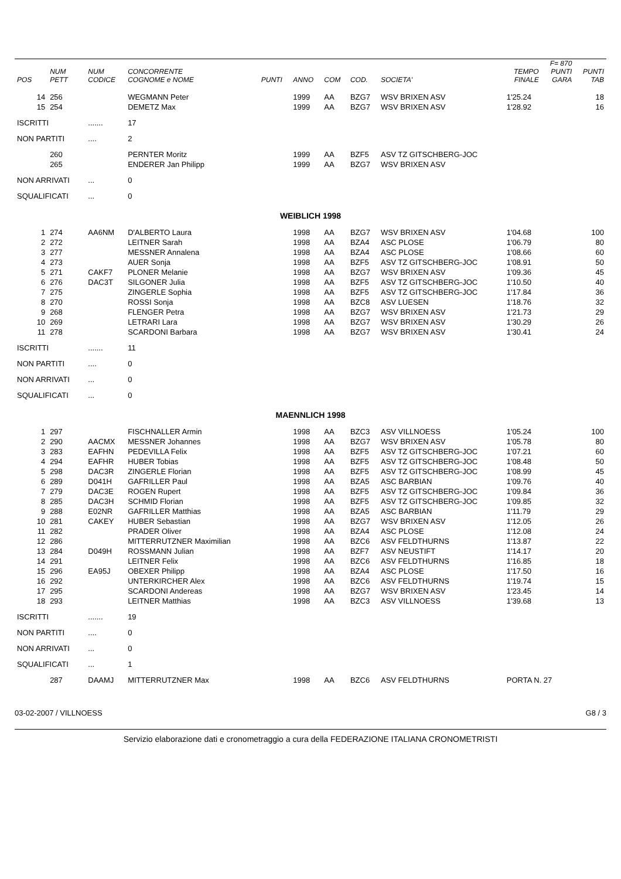| POS | NUM PETT | NUM CODICE | CONCORRENTE COGNOME e NOME | PUNTI | ANNO | COM | COD. | SOCIETA' | TEMPO FINALE | F= 870 PUNTI GARA | PUNTI TAB |
| --- | --- | --- | --- | --- | --- | --- | --- | --- | --- | --- | --- |
| 14 | 256 | | WEGMANN Peter | | 1999 | AA | BZG7 | WSV BRIXEN ASV | 1'25.24 | | 18 |
| 15 | 254 | | DEMETZ Max | | 1999 | AA | BZG7 | WSV BRIXEN ASV | 1'28.92 | | 16 |
| ISCRITTI | | ....... | 17 | | | | | | | | |
| NON PARTITI | | .... | 2 | | | | | | | | |
| | 260 | | PERNTER Moritz | | 1999 | AA | BZF5 | ASV TZ GITSCHBERG-JOC | | | |
| | 265 | | ENDERER Jan Philipp | | 1999 | AA | BZG7 | WSV BRIXEN ASV | | | |
| NON ARRIVATI | | ... | 0 | | | | | | | | |
| SQUALIFICATI | | ... | 0 | | | | | | | | |
| WEIBLICH 1998 | | | | | | | | | | | |
| 1 | 274 | AA6NM | D'ALBERTO Laura | | 1998 | AA | BZG7 | WSV BRIXEN ASV | 1'04.68 | | 100 |
| 2 | 272 | | LEITNER Sarah | | 1998 | AA | BZA4 | ASC PLOSE | 1'06.79 | | 80 |
| 3 | 277 | | MESSNER Annalena | | 1998 | AA | BZA4 | ASC PLOSE | 1'08.66 | | 60 |
| 4 | 273 | | AUER Sonja | | 1998 | AA | BZF5 | ASV TZ GITSCHBERG-JOC | 1'08.91 | | 50 |
| 5 | 271 | CAKF7 | PLONER Melanie | | 1998 | AA | BZG7 | WSV BRIXEN ASV | 1'09.36 | | 45 |
| 6 | 276 | DAC3T | SILGONER Julia | | 1998 | AA | BZF5 | ASV TZ GITSCHBERG-JOC | 1'10.50 | | 40 |
| 7 | 275 | | ZINGERLE Sophia | | 1998 | AA | BZF5 | ASV TZ GITSCHBERG-JOC | 1'17.84 | | 36 |
| 8 | 270 | | ROSSI Sonja | | 1998 | AA | BZC8 | ASV LUESEN | 1'18.76 | | 32 |
| 9 | 268 | | FLENGER Petra | | 1998 | AA | BZG7 | WSV BRIXEN ASV | 1'21.73 | | 29 |
| 10 | 269 | | LETRARI Lara | | 1998 | AA | BZG7 | WSV BRIXEN ASV | 1'30.29 | | 26 |
| 11 | 278 | | SCARDONI Barbara | | 1998 | AA | BZG7 | WSV BRIXEN ASV | 1'30.41 | | 24 |
| ISCRITTI | | ....... | 11 | | | | | | | | |
| NON PARTITI | | .... | 0 | | | | | | | | |
| NON ARRIVATI | | ... | 0 | | | | | | | | |
| SQUALIFICATI | | ... | 0 | | | | | | | | |
| MAENNLICH 1998 | | | | | | | | | | | |
| 1 | 297 | | FISCHNALLER Armin | | 1998 | AA | BZC3 | ASV VILLNOESS | 1'05.24 | | 100 |
| 2 | 290 | AACMX | MESSNER Johannes | | 1998 | AA | BZG7 | WSV BRIXEN ASV | 1'05.78 | | 80 |
| 3 | 283 | EAFHN | PEDEVILLA Felix | | 1998 | AA | BZF5 | ASV TZ GITSCHBERG-JOC | 1'07.21 | | 60 |
| 4 | 294 | EAFHR | HUBER Tobias | | 1998 | AA | BZF5 | ASV TZ GITSCHBERG-JOC | 1'08.48 | | 50 |
| 5 | 298 | DAC3R | ZINGERLE Florian | | 1998 | AA | BZF5 | ASV TZ GITSCHBERG-JOC | 1'08.99 | | 45 |
| 6 | 289 | D041H | GAFRILLER Paul | | 1998 | AA | BZA5 | ASC BARBIAN | 1'09.76 | | 40 |
| 7 | 279 | DAC3E | ROGEN Rupert | | 1998 | AA | BZF5 | ASV TZ GITSCHBERG-JOC | 1'09.84 | | 36 |
| 8 | 285 | DAC3H | SCHMID Florian | | 1998 | AA | BZF5 | ASV TZ GITSCHBERG-JOC | 1'09.85 | | 32 |
| 9 | 288 | E02NR | GAFRILLER Matthias | | 1998 | AA | BZA5 | ASC BARBIAN | 1'11.79 | | 29 |
| 10 | 281 | CAKEY | HUBER Sebastian | | 1998 | AA | BZG7 | WSV BRIXEN ASV | 1'12.05 | | 26 |
| 11 | 282 | | PRADER Oliver | | 1998 | AA | BZA4 | ASC PLOSE | 1'12.08 | | 24 |
| 12 | 286 | | MITTERRUTZNER Maximilian | | 1998 | AA | BZC6 | ASV FELDTHURNS | 1'13.87 | | 22 |
| 13 | 284 | D049H | ROSSMANN Julian | | 1998 | AA | BZF7 | ASV NEUSTIFT | 1'14.17 | | 20 |
| 14 | 291 | | LEITNER Felix | | 1998 | AA | BZC6 | ASV FELDTHURNS | 1'16.85 | | 18 |
| 15 | 296 | EA95J | OBEXER Philipp | | 1998 | AA | BZA4 | ASC PLOSE | 1'17.50 | | 16 |
| 16 | 292 | | UNTERKIRCHER Alex | | 1998 | AA | BZC6 | ASV FELDTHURNS | 1'19.74 | | 15 |
| 17 | 295 | | SCARDONI Andereas | | 1998 | AA | BZG7 | WSV BRIXEN ASV | 1'23.45 | | 14 |
| 18 | 293 | | LEITNER Matthias | | 1998 | AA | BZC3 | ASV VILLNOESS | 1'39.68 | | 13 |
| ISCRITTI | | ....... | 19 | | | | | | | | |
| NON PARTITI | | .... | 0 | | | | | | | | |
| NON ARRIVATI | | ... | 0 | | | | | | | | |
| SQUALIFICATI | | ... | 1 | | | | | | | | |
| | 287 | DAAMJ | MITTERRUTZNER Max | | 1998 | AA | BZC6 | ASV FELDTHURNS | PORTA N. 27 | | |
03-02-2007 / VILLNOESS G8 / 3
Servizio elaborazione dati e cronometraggio a cura della FEDERAZIONE ITALIANA CRONOMETRISTI